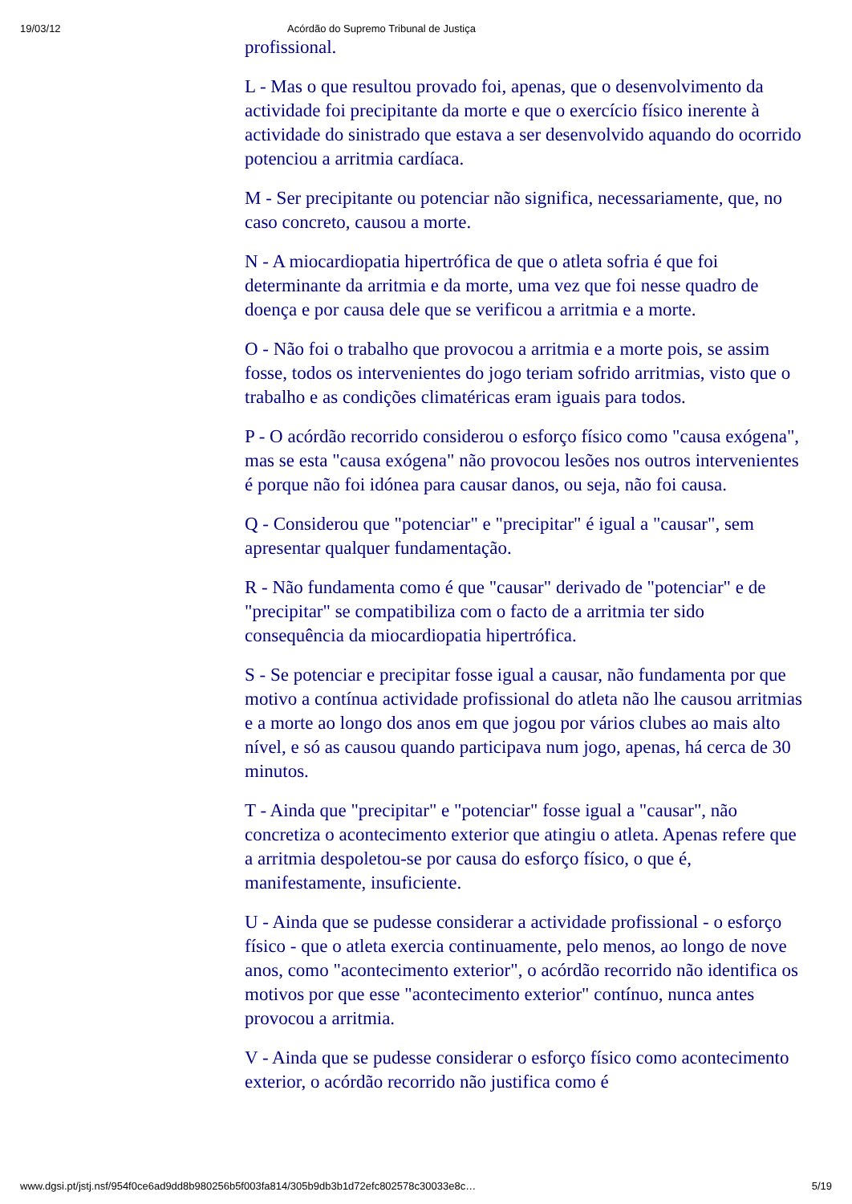19/03/12 Acórdão do Supremo Tribunal de Justiça
profissional.
L - Mas o que resultou provado foi, apenas, que o desenvolvimento da actividade foi precipitante da morte e que o exercício físico inerente à actividade do sinistrado que estava a ser desenvolvido aquando do ocorrido potenciou a arritmia cardíaca.
M - Ser precipitante ou potenciar não significa, necessariamente, que, no caso concreto, causou a morte.
N - A miocardiopatia hipertrófica de que o atleta sofria é que foi determinante da arritmia e da morte, uma vez que foi nesse quadro de doença e por causa dele que se verificou a arritmia e a morte.
O - Não foi o trabalho que provocou a arritmia e a morte pois, se assim fosse, todos os intervenientes do jogo teriam sofrido arritmias, visto que o trabalho e as condições climatéricas eram iguais para todos.
P - O acórdão recorrido considerou o esforço físico como "causa exógena", mas se esta "causa exógena" não provocou lesões nos outros intervenientes é porque não foi idónea para causar danos, ou seja, não foi causa.
Q - Considerou que "potenciar" e "precipitar" é igual a "causar", sem apresentar qualquer fundamentação.
R - Não fundamenta como é que "causar" derivado de "potenciar" e de "precipitar" se compatibiliza com o facto de a arritmia ter sido consequência da miocardiopatia hipertrófica.
S - Se potenciar e precipitar fosse igual a causar, não fundamenta por que motivo a contínua actividade profissional do atleta não lhe causou arritmias e a morte ao longo dos anos em que jogou por vários clubes ao mais alto nível, e só as causou quando participava num jogo, apenas, há cerca de 30 minutos.
T - Ainda que "precipitar" e "potenciar" fosse igual a "causar", não concretiza o acontecimento exterior que atingiu o atleta. Apenas refere que a arritmia despoletou-se por causa do esforço físico, o que é, manifestamente, insuficiente.
U - Ainda que se pudesse considerar a actividade profissional - o esforço físico - que o atleta exercia continuamente, pelo menos, ao longo de nove anos, como "acontecimento exterior", o acórdão recorrido não identifica os motivos por que esse "acontecimento exterior" contínuo, nunca antes provocou a arritmia.
V - Ainda que se pudesse considerar o esforço físico como acontecimento exterior, o acórdão recorrido não justifica como é
www.dgsi.pt/jstj.nsf/954f0ce6ad9dd8b980256b5f003fa814/305b9db3b1d72efc802578c30033e8c… 5/19